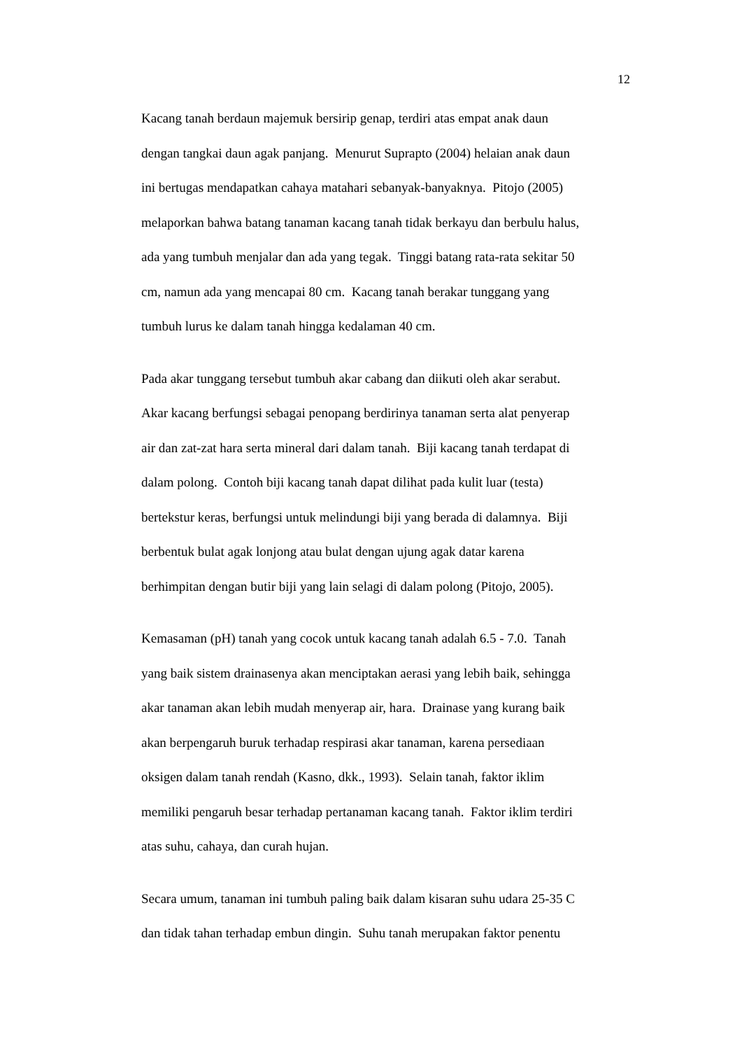12
Kacang tanah berdaun majemuk bersirip genap, terdiri atas empat anak daun
dengan tangkai daun agak panjang. Menurut Suprapto (2004) helaian anak daun
ini bertugas mendapatkan cahaya matahari sebanyak-banyaknya. Pitojo (2005)
melaporkan bahwa batang tanaman kacang tanah tidak berkayu dan berbulu halus,
ada yang tumbuh menjalar dan ada yang tegak. Tinggi batang rata-rata sekitar 50
cm, namun ada yang mencapai 80 cm. Kacang tanah berakar tunggang yang
tumbuh lurus ke dalam tanah hingga kedalaman 40 cm.
Pada akar tunggang tersebut tumbuh akar cabang dan diikuti oleh akar serabut.
Akar kacang berfungsi sebagai penopang berdirinya tanaman serta alat penyerap
air dan zat-zat hara serta mineral dari dalam tanah. Biji kacang tanah terdapat di
dalam polong. Contoh biji kacang tanah dapat dilihat pada kulit luar (testa)
bertekstur keras, berfungsi untuk melindungi biji yang berada di dalamnya. Biji
berbentuk bulat agak lonjong atau bulat dengan ujung agak datar karena
berhimpitan dengan butir biji yang lain selagi di dalam polong (Pitojo, 2005).
Kemasaman (pH) tanah yang cocok untuk kacang tanah adalah 6.5 - 7.0. Tanah
yang baik sistem drainasenya akan menciptakan aerasi yang lebih baik, sehingga
akar tanaman akan lebih mudah menyerap air, hara. Drainase yang kurang baik
akan berpengaruh buruk terhadap respirasi akar tanaman, karena persediaan
oksigen dalam tanah rendah (Kasno, dkk., 1993). Selain tanah, faktor iklim
memiliki pengaruh besar terhadap pertanaman kacang tanah. Faktor iklim terdiri
atas suhu, cahaya, dan curah hujan.
Secara umum, tanaman ini tumbuh paling baik dalam kisaran suhu udara 25-35 C
dan tidak tahan terhadap embun dingin. Suhu tanah merupakan faktor penentu